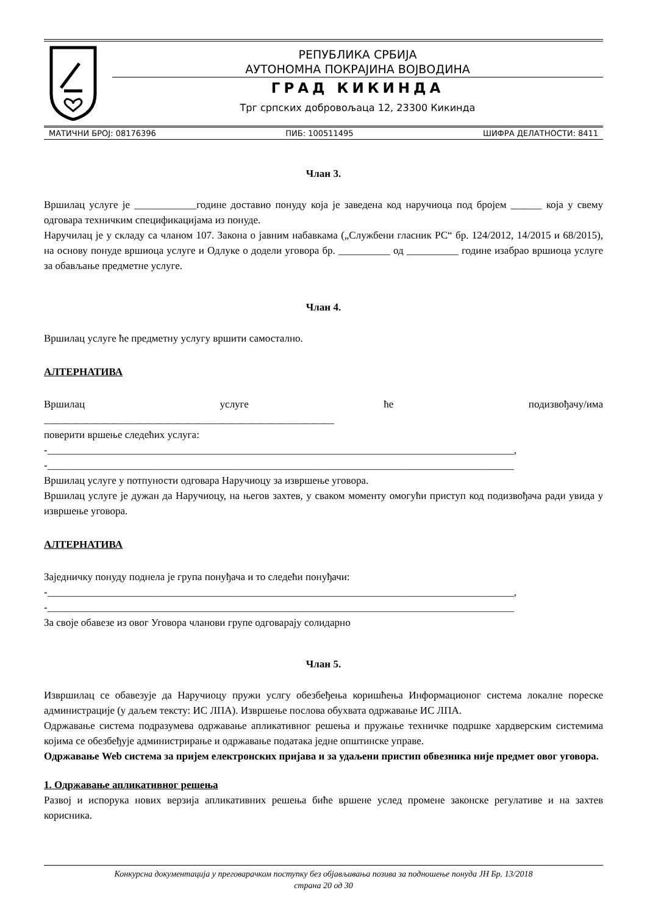РЕПУБЛИКА СРБИЈА
АУТОНОМНА ПОКРАЈИНА ВОЈВОДИНА
ГРАД КИКИНДА
Трг српских добровољаца 12, 23300 Кикинда
МАТИЧНИ БРОЈ: 08176396 ПИБ: 100511495 ШИФРА ДЕЛАТНОСТИ: 8411
Члан 3.
Вршилац услуге је ____________године доставио понуду која је заведена код наручиоца под бројем ______ која у свему одговара техничким спецификацијама из понуде.
Наручилац је у складу са чланом 107. Закона о јавним набавкама („Службени гласник РС“ бр. 124/2012, 14/2015 и 68/2015), на основу понуде вршиоца услуге и Одлуке о додели уговора бр. __________ од __________ године изабрао вршиоца услуге за обављање предметне услуге.
Члан 4.
Вршилац услуге ће предметну услугу вршити самостално.
АЛТЕРНАТИВА
Вршилац услуге ће подизвођачу/има
________________________________________________________
поверити вршење следећих услуга:
-__________________________________________________________________________________________,
-__________________________________________________________________________________________
Вршилац услуге у потпуности одговара Наручиоцу за извршење уговора.
Вршилац услуге је дужан да Наручиоцу, на његов захтев, у сваком моменту омогући приступ код подизвођача ради увида у извршење уговора.
АЛТЕРНАТИВА
Заједничку понуду поднела је група понуђача и то следећи понуђачи:
-__________________________________________________________________________________________,
-__________________________________________________________________________________________
За своје обавезе из овог Уговора чланови групе одговарају солидарно
Члан 5.
Извршилац се обавезује да Наручиоцу пружи услгу обезбеђења коришћења Информационог система локалне пореске администрације (у даљем тексту: ИС ЛПА). Извршење послова обухвата одржавање ИС ЛПА.
Одржавање система подразумева одржавање апликативног решења и пружање техничке подршке хардверским системима којима се обезбеђује администрирање и одржавање података једне општинске управе.
Одржавање Web система за пријем електронских пријава и за удаљени пристип обвезника није предмет овог уговора.
1. Одржавање апликативног решења
Развој и испорука нових верзија апликативних решења биће вршене услед промене законске регулативе и на захтев корисника.
Конкурсна документација у преговарачком поступку без објављивања позива за подношење понуда ЈН Бр. 13/2018
страна 20 од 30